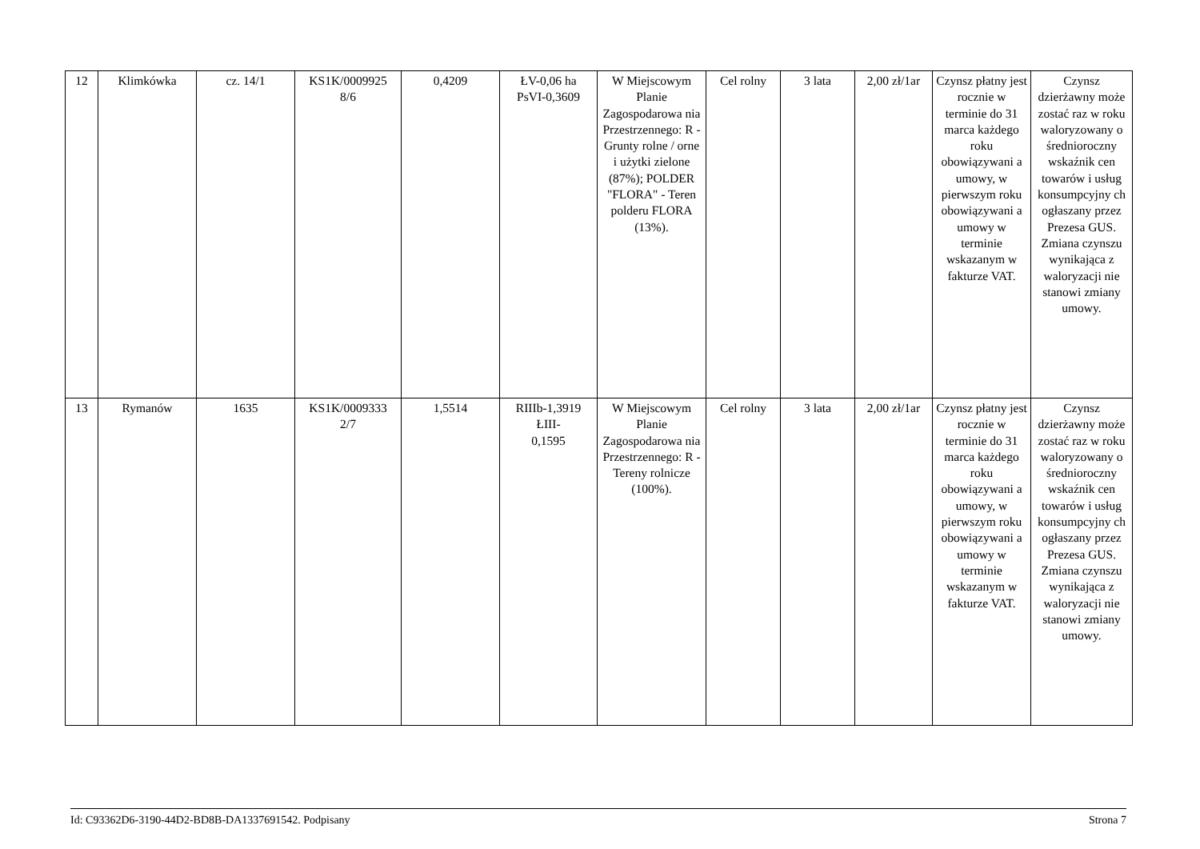| 12 | Klimkówka | cz. 14/1 | KS1K/0009925 8/6 | 0,4209 | ŁV-0,06 ha PsVI-0,3609 | W Miejscowym Planie Zagospodarowa nia Przestrzennego: R - Grunty rolne / orne i użytki zielone (87%); POLDER "FLORA" - Teren polderu FLORA (13%). | Cel rolny | 3 lata | 2,00 zł/1ar | Czynsz płatny jest rocznie w terminie do 31 marca każdego roku obowiązywani a umowy, w pierwszym roku obowiązywani a umowy w terminie wskazanym w fakturze VAT. | Czynsz dzierżawny może zostać raz w roku waloryzowany o średnioroczny wskaźnik cen towarów i usług konsumpcyjny ch ogłaszany przez Prezesa GUS. Zmiana czynszu wynikająca z waloryzacji nie stanowi zmiany umowy. |
| 13 | Rymanów | 1635 | KS1K/0009333 2/7 | 1,5514 | RIIIb-1,3919 ŁIII- 0,1595 | W Miejscowym Planie Zagospodarowa nia Przestrzennego: R - Tereny rolnicze (100%). | Cel rolny | 3 lata | 2,00 zł/1ar | Czynsz płatny jest rocznie w terminie do 31 marca każdego roku obowiązywani a umowy, w pierwszym roku obowiązywani a umowy w terminie wskazanym w fakturze VAT. | Czynsz dzierżawny może zostać raz w roku waloryzowany o średnioroczny wskaźnik cen towarów i usług konsumpcyjny ch ogłaszany przez Prezesa GUS. Zmiana czynszu wynikająca z waloryzacji nie stanowi zmiany umowy. |
Id: C93362D6-3190-44D2-BD8B-DA1337691542. Podpisany Strona 7